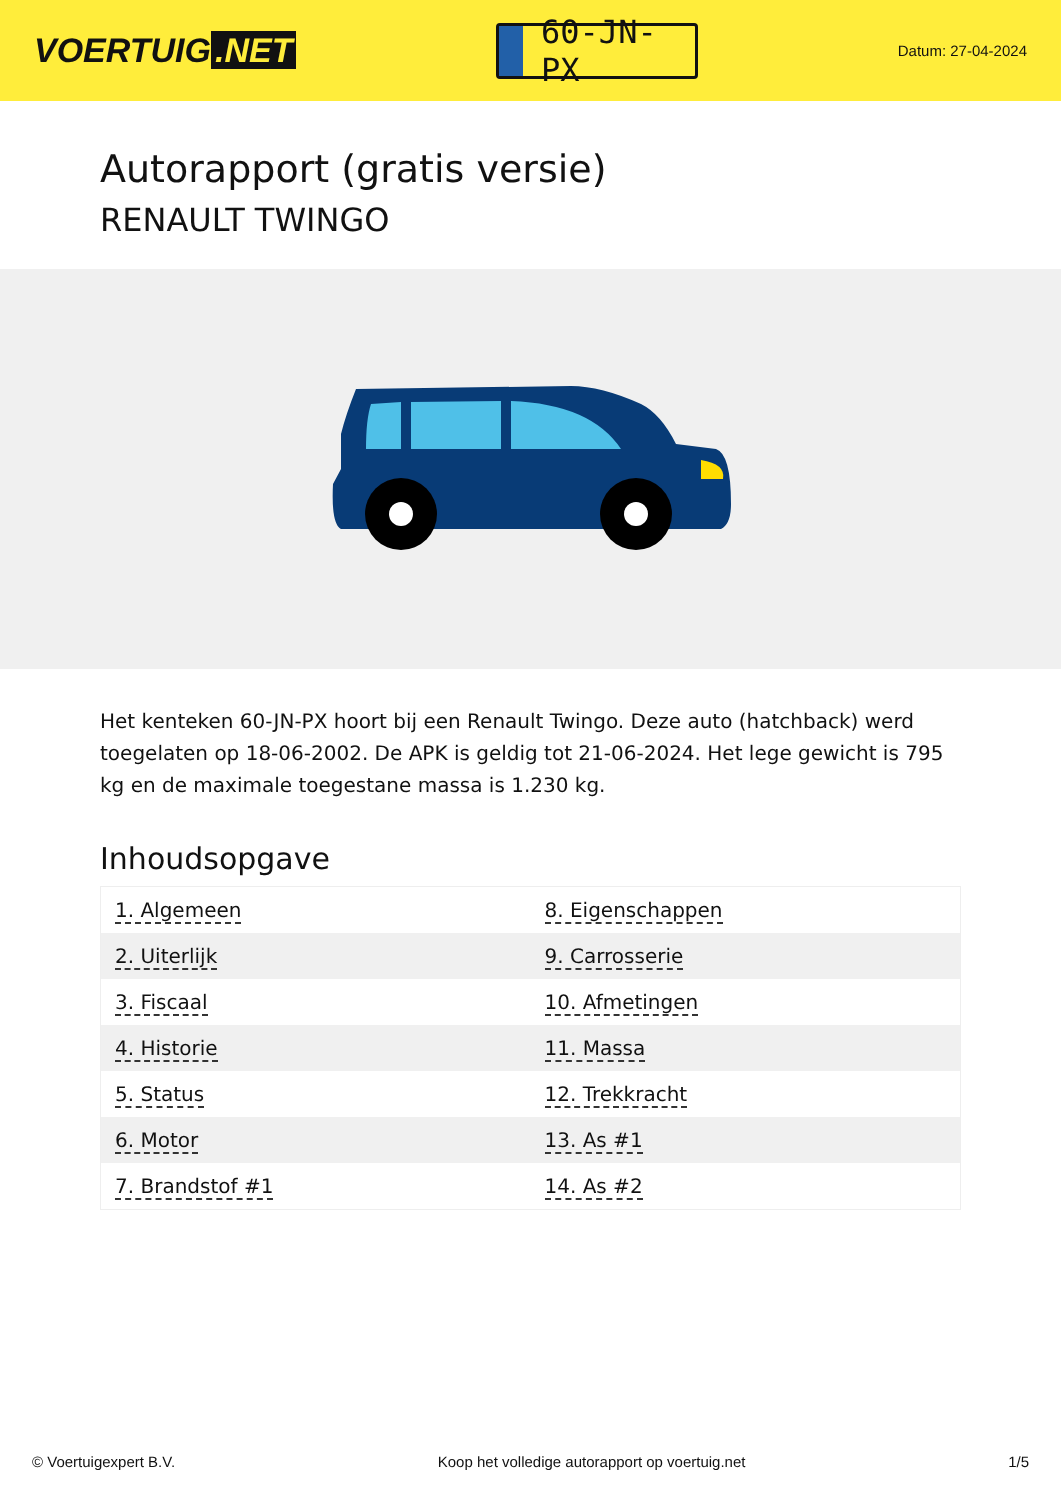VOERTUIG.NET
60-JN-PX
Datum: 27-04-2024
Autorapport (gratis versie)
RENAULT TWINGO
Het kenteken 60-JN-PX hoort bij een Renault Twingo. Deze auto (hatchback) werd toegelaten op 18-06-2002. De APK is geldig tot 21-06-2024. Het lege gewicht is 795 kg en de maximale toegestane massa is 1.230 kg.
Inhoudsopgave
| 1. Algemeen | 8. Eigenschappen |
| 2. Uiterlijk | 9. Carrosserie |
| 3. Fiscaal | 10. Afmetingen |
| 4. Historie | 11. Massa |
| 5. Status | 12. Trekkracht |
| 6. Motor | 13. As #1 |
| 7. Brandstof #1 | 14. As #2 |
© Voertuigexpert B.V. Koop het volledige autorapport op voertuig.net 1/5